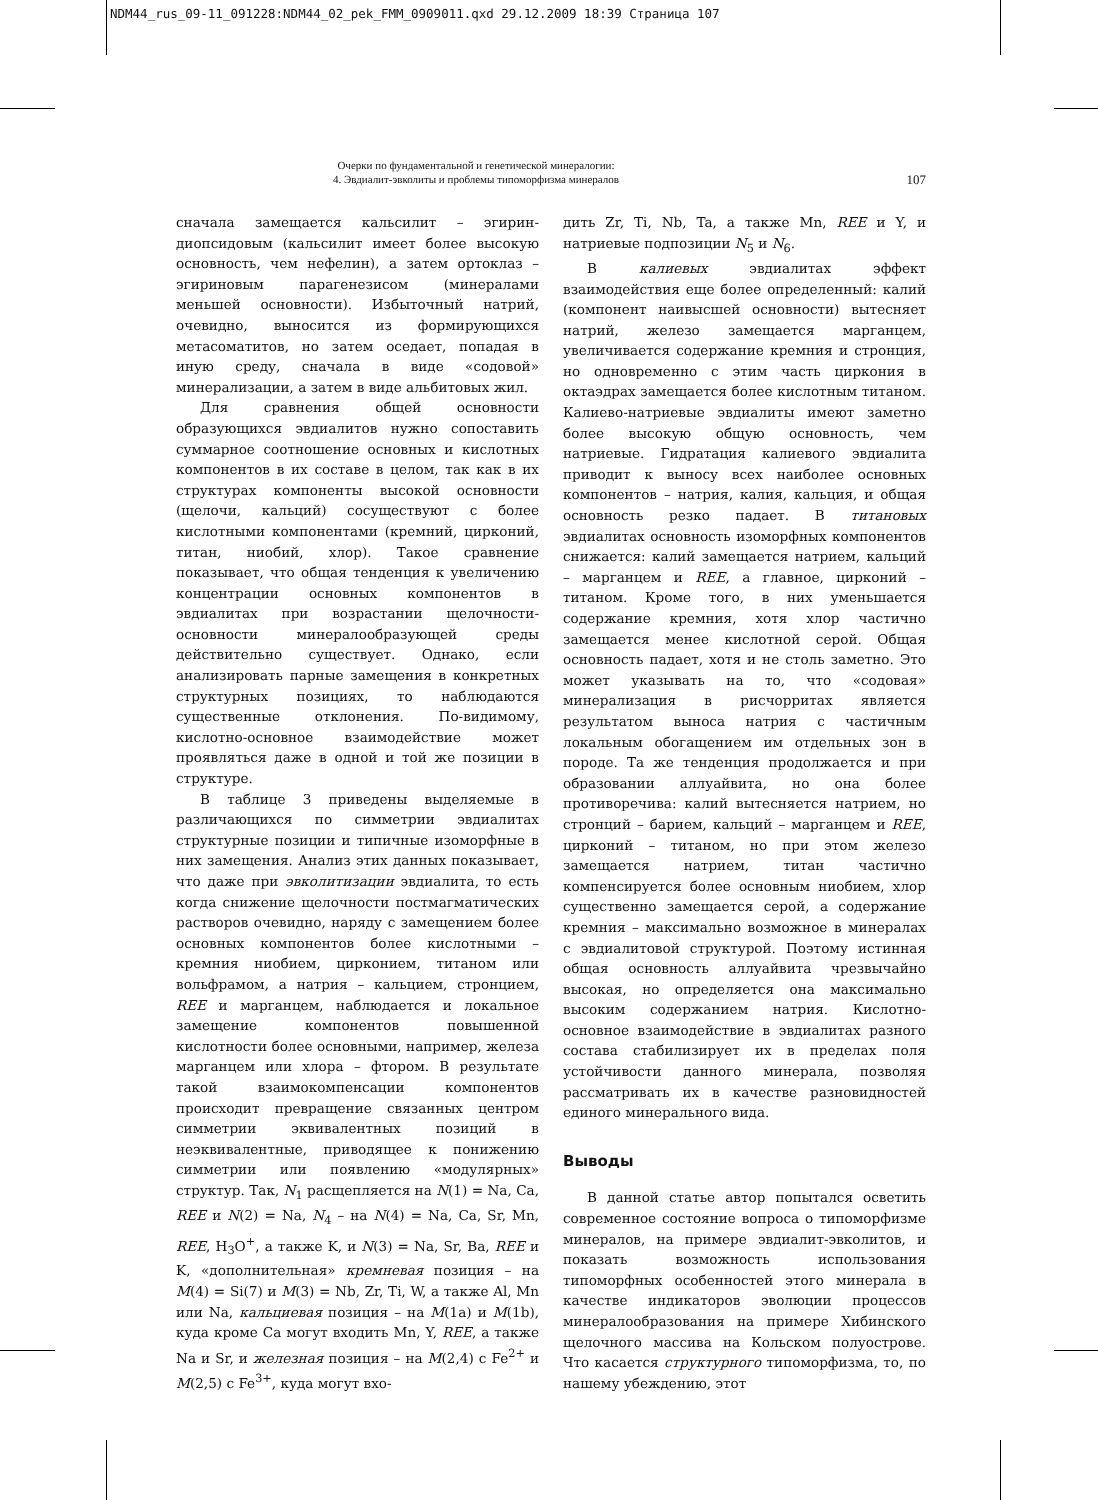NDM44_rus_09-11_091228:NDM44_02_pek_FMM_0909011.qxd 29.12.2009 18:39 Страница 107
Очерки по фундаментальной и генетической минералогии:
4. Эвдиалит-эвколиты и проблемы типоморфизма минералов
107
сначала замещается кальсилит – эгирин-диопсидовым (кальсилит имеет более высокую основность, чем нефелин), а затем ортоклаз – эгириновым парагенезисом (минералами меньшей основности). Избыточный натрий, очевидно, выносится из формирующихся метасоматитов, но затем оседает, попадая в иную среду, сначала в виде «содовой» минерализации, а затем в виде альбитовых жил.
Для сравнения общей основности образующихся эвдиалитов нужно сопоставить суммарное соотношение основных и кислотных компонентов в их составе в целом, так как в их структурах компоненты высокой основности (щелочи, кальций) сосуществуют с более кислотными компонентами (кремний, цирконий, титан, ниобий, хлор). Такое сравнение показывает, что общая тенденция к увеличению концентрации основных компонентов в эвдиалитах при возрастании щелочности-основности минералообразующей среды действительно существует. Однако, если анализировать парные замещения в конкретных структурных позициях, то наблюдаются существенные отклонения. По-видимому, кислотно-основное взаимодействие может проявляться даже в одной и той же позиции в структуре.
В таблице 3 приведены выделяемые в различающихся по симметрии эвдиалитах структурные позиции и типичные изоморфные в них замещения. Анализ этих данных показывает, что даже при эвколитизации эвдиалита, то есть когда снижение щелочности постмагматических растворов очевидно, наряду с замещением более основных компонентов более кислотными – кремния ниобием, цирконием, титаном или вольфрамом, а натрия – кальцием, стронцием, REE и марганцем, наблюдается и локальное замещение компонентов повышенной кислотности более основными, например, железа марганцем или хлора – фтором. В результате такой взаимокомпенсации компонентов происходит превращение связанных центром симметрии эквивалентных позиций в неэквивалентные, приводящее к понижению симметрии или появлению «модулярных» структур. Так, N<sub>1</sub> расщепляется на N(1) = Na, Ca, REE и N(2) = Na, N<sub>4</sub> – на N(4) = Na, Ca, Sr, Mn, REE, H<sub>3</sub>O<sup>+</sup>, а также K, и N(3) = Na, Sr, Ba, REE и K, «дополнительная» кремневая позиция – на M(4) = Si(7) и M(3) = Nb, Zr, Ti, W, а также Al, Mn или Na, кальциевая позиция – на M(1a) и M(1b), куда кроме Ca могут входить Mn, Y, REE, а также Na и Sr, и железная позиция – на M(2,4) с Fe<sup>2+</sup> и M(2,5) с Fe<sup>3+</sup>, куда могут вхо-
дить Zr, Ti, Nb, Ta, а также Mn, REE и Y, и натриевые подпозиции N<sub>5</sub> и N<sub>6</sub>.
В калиевых эвдиалитах эффект взаимодействия еще более определенный: калий (компонент наивысшей основности) вытесняет натрий, железо замещается марганцем, увеличивается содержание кремния и стронция, но одновременно с этим часть циркония в октаэдрах замещается более кислотным титаном. Калиево-натриевые эвдиалиты имеют заметно более высокую общую основность, чем натриевые. Гидратация калиевого эвдиалита приводит к выносу всех наиболее основных компонентов – натрия, калия, кальция, и общая основность резко падает. В титановых эвдиалитах основность изоморфных компонентов снижается: калий замещается натрием, кальций – марганцем и REE, а главное, цирконий – титаном. Кроме того, в них уменьшается содержание кремния, хотя хлор частично замещается менее кислотной серой. Общая основность падает, хотя и не столь заметно. Это может указывать на то, что «содовая» минерализация в рисчорритах является результатом выноса натрия с частичным локальным обогащением им отдельных зон в породе. Та же тенденция продолжается и при образовании аллуайвита, но она более противоречива: калий вытесняется натрием, но стронций – барием, кальций – марганцем и REE, цирконий – титаном, но при этом железо замещается натрием, титан частично компенсируется более основным ниобием, хлор существенно замещается серой, а содержание кремния – максимально возможное в минералах с эвдиалитовой структурой. Поэтому истинная общая основность аллуайвита чрезвычайно высокая, но определяется она максимально высоким содержанием натрия. Кислотно-основное взаимодействие в эвдиалитах разного состава стабилизирует их в пределах поля устойчивости данного минерала, позволяя рассматривать их в качестве разновидностей единого минерального вида.
Выводы
В данной статье автор попытался осветить современное состояние вопроса о типоморфизме минералов, на примере эвдиалит-эвколитов, и показать возможность использования типоморфных особенностей этого минерала в качестве индикаторов эволюции процессов минералообразования на примере Хибинского щелочного массива на Кольском полуострове. Что касается структурного типоморфизма, то, по нашему убеждению, этот